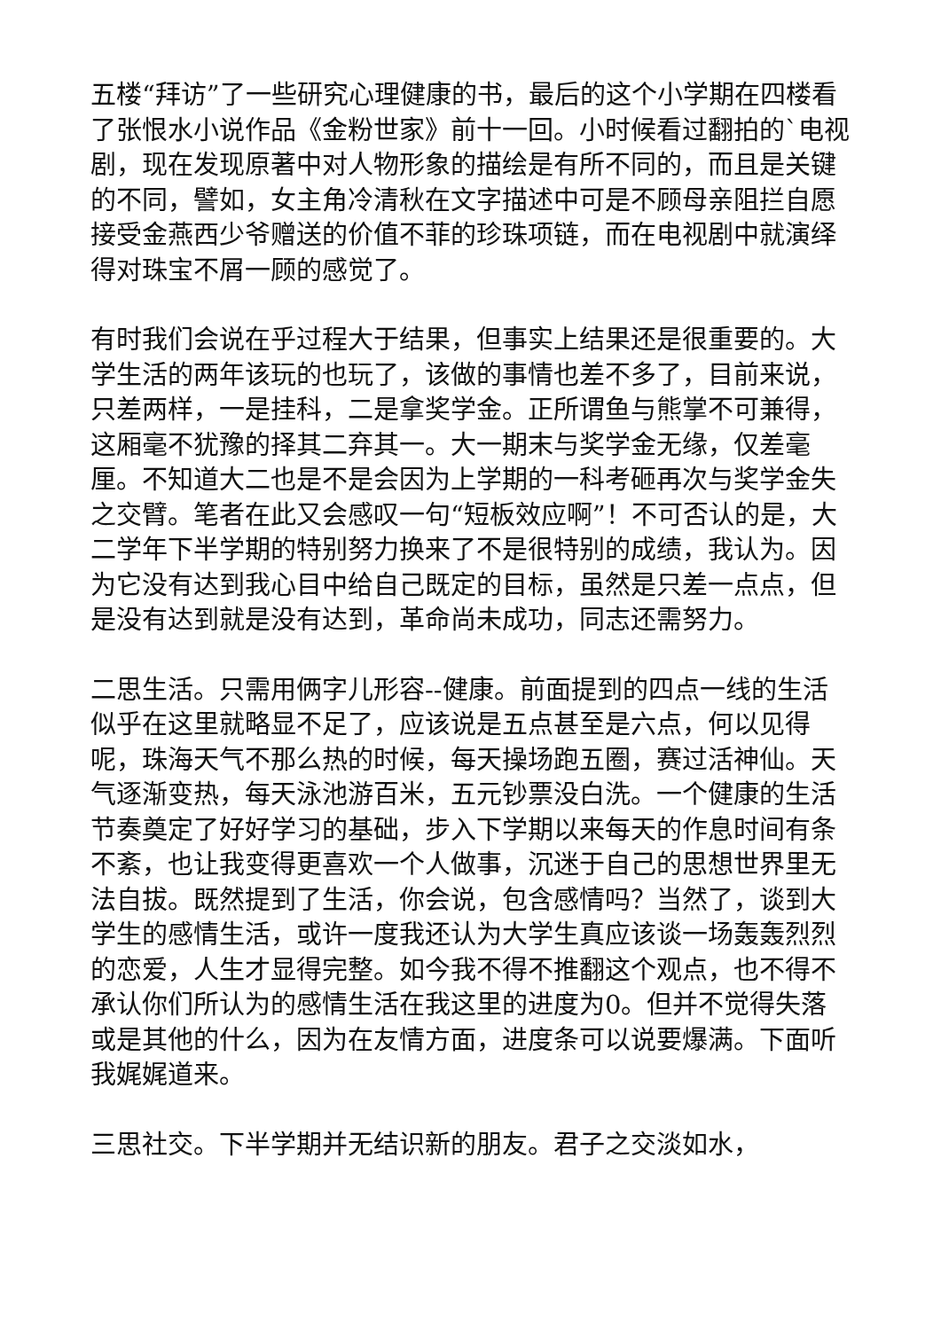五楼“拜访”了一些研究心理健康的书，最后的这个小学期在四楼看了张恨水小说作品《金粉世家》前十一回。小时候看过翻拍的`电视剧，现在发现原著中对人物形象的描绘是有所不同的，而且是关键的不同，譬如，女主角冷清秋在文字描述中可是不顾母亲阻拦自愿接受金燕西少爷赠送的价值不菲的珍珠项链，而在电视剧中就演绎得对珠宝不屑一顾的感觉了。
有时我们会说在乎过程大于结果，但事实上结果还是很重要的。大学生活的两年该玩的也玩了，该做的事情也差不多了，目前来说，只差两样，一是挂科，二是拿奖学金。正所谓鱼与熊掌不可兼得，这厢毫不犹豫的择其二弃其一。大一期末与奖学金无缘，仅差毫厘。不知道大二也是不是会因为上学期的一科考砸再次与奖学金失之交臂。笔者在此又会感叹一句“短板效应啊”！不可否认的是，大二学年下半学期的特别努力换来了不是很特别的成绩，我认为。因为它没有达到我心目中给自己既定的目标，虽然是只差一点点，但是没有达到就是没有达到，革命尚未成功，同志还需努力。
二思生活。只需用俩字儿形容--健康。前面提到的四点一线的生活似乎在这里就略显不足了，应该说是五点甚至是六点，何以见得呢，珠海天气不那么热的时候，每天操场跑五圈，赛过活神仙。天气逐渐变热，每天泳池游百米，五元钞票没白洗。一个健康的生活节奏奠定了好好学习的基础，步入下学期以来每天的作息时间有条不紊，也让我变得更喜欢一个人做事，沉迷于自己的思想世界里无法自拔。既然提到了生活，你会说，包含感情吗？当然了，谈到大学生的感情生活，或许一度我还认为大学生真应该谈一场轰轰烈烈的恋爱，人生才显得完整。如今我不得不推翻这个观点，也不得不承认你们所认为的感情生活在我这里的进度为0。但并不觉得失落或是其他的什么，因为在友情方面，进度条可以说要爆满。下面听我娓娓道来。
三思社交。下半学期并无结识新的朋友。君子之交淡如水，